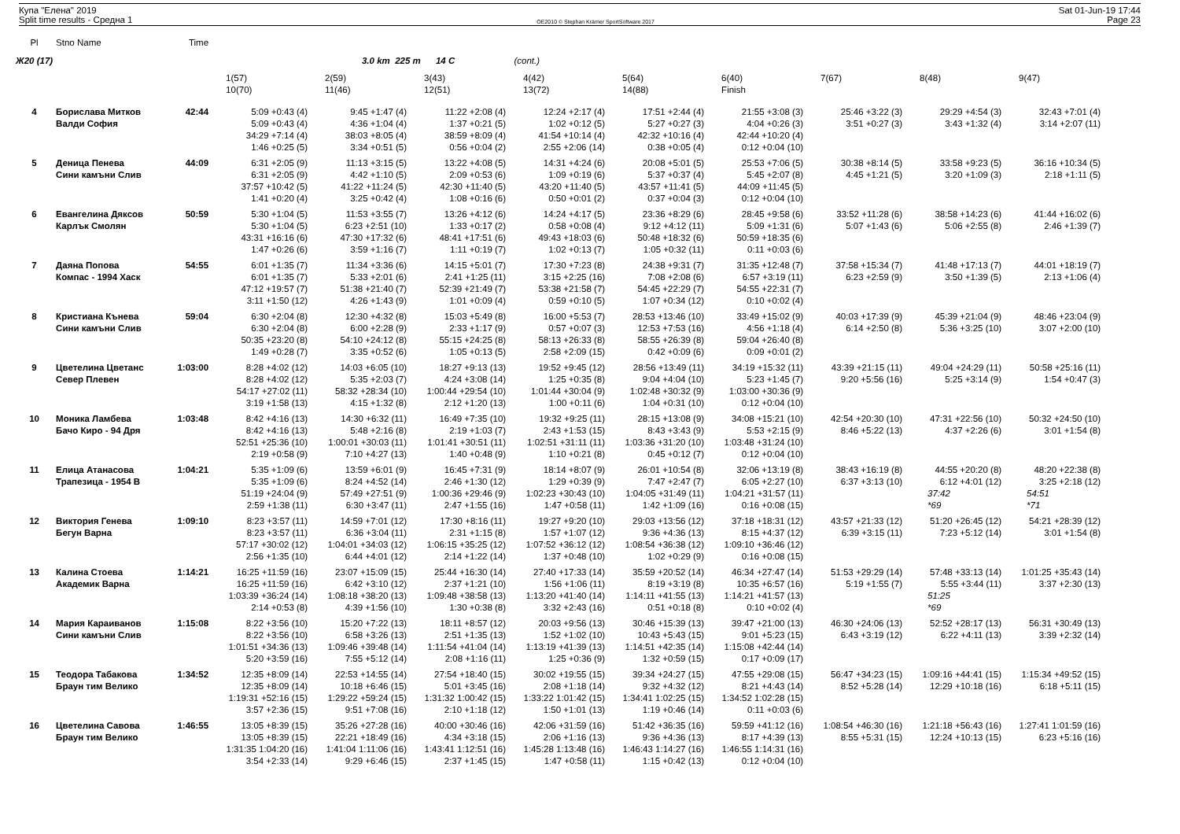Купа "Елена" 2019
Split time results - Средна 1
OE2010 © Stephan Krämer SportSoftware 2017
Sat 01-Jun-19 17:44
Page 23
| Pl | Stno Name | Time | | | | | | | | | |
| --- | --- | --- | --- | --- | --- | --- | --- | --- | --- | --- | --- |
| Ж20 (17) | | | | 3.0 km 225 m 14 C | | (cont.) | | | | | |
| | | | 1(57) | 2(59) | 3(43) | 4(42) | 5(64) | 6(40) | 7(67) | 8(48) | 9(47) |
| | | | 10(70) | 11(46) | 12(51) | 13(72) | 14(88) | Finish | | | |
| 4 | Борислава Митков | 42:44 | 5:09 +0:43 (4) | 9:45 +1:47 (4) | 11:22 +2:08 (4) | 12:24 +2:17 (4) | 17:51 +2:44 (4) | 21:55 +3:08 (3) | 25:46 +3:22 (3) | 29:29 +4:54 (3) | 32:43 +7:01 (4) |
| | Валди София | | 5:09 +0:43 (4) | 4:36 +1:04 (4) | 1:37 +0:21 (5) | 1:02 +0:12 (5) | 5:27 +0:27 (3) | 4:04 +0:26 (3) | 3:51 +0:27 (3) | 3:43 +1:32 (4) | 3:14 +2:07 (11) |
| | | | 34:29 +7:14 (4) | 38:03 +8:05 (4) | 38:59 +8:09 (4) | 41:54 +10:14 (4) | 42:32 +10:16 (4) | 42:44 +10:20 (4) | | | |
| | | | 1:46 +0:25 (5) | 3:34 +0:51 (5) | 0:56 +0:04 (2) | 2:55 +2:06 (14) | 0:38 +0:05 (4) | 0:12 +0:04 (10) | | | |
| 5 | Деница Пенева | 44:09 | 6:31 +2:05 (9) | 11:13 +3:15 (5) | 13:22 +4:08 (5) | 14:31 +4:24 (6) | 20:08 +5:01 (5) | 25:53 +7:06 (5) | 30:38 +8:14 (5) | 33:58 +9:23 (5) | 36:16 +10:34 (5) |
| | Сини камъни Слив | | 6:31 +2:05 (9) | 4:42 +1:10 (5) | 2:09 +0:53 (6) | 1:09 +0:19 (6) | 5:37 +0:37 (4) | 5:45 +2:07 (8) | 4:45 +1:21 (5) | 3:20 +1:09 (3) | 2:18 +1:11 (5) |
| | | | 37:57 +10:42 (5) | 41:22 +11:24 (5) | 42:30 +11:40 (5) | 43:20 +11:40 (5) | 43:57 +11:41 (5) | 44:09 +11:45 (5) | | | |
| | | | 1:41 +0:20 (4) | 3:25 +0:42 (4) | 1:08 +0:16 (6) | 0:50 +0:01 (2) | 0:37 +0:04 (3) | 0:12 +0:04 (10) | | | |
| 6 | Евангелина Дяксов | 50:59 | 5:30 +1:04 (5) | 11:53 +3:55 (7) | 13:26 +4:12 (6) | 14:24 +4:17 (5) | 23:36 +8:29 (6) | 28:45 +9:58 (6) | 33:52 +11:28 (6) | 38:58 +14:23 (6) | 41:44 +16:02 (6) |
| | Карлък Смолян | | 5:30 +1:04 (5) | 6:23 +2:51 (10) | 1:33 +0:17 (2) | 0:58 +0:08 (4) | 9:12 +4:12 (11) | 5:09 +1:31 (6) | 5:07 +1:43 (6) | 5:06 +2:55 (8) | 2:46 +1:39 (7) |
| | | | 43:31 +16:16 (6) | 47:30 +17:32 (6) | 48:41 +17:51 (6) | 49:43 +18:03 (6) | 50:48 +18:32 (6) | 50:59 +18:35 (6) | | | |
| | | | 1:47 +0:26 (6) | 3:59 +1:16 (7) | 1:11 +0:19 (7) | 1:02 +0:13 (7) | 1:05 +0:32 (11) | 0:11 +0:03 (6) | | | |
| 7 | Даяна Попова | 54:55 | 6:01 +1:35 (7) | 11:34 +3:36 (6) | 14:15 +5:01 (7) | 17:30 +7:23 (8) | 24:38 +9:31 (7) | 31:35 +12:48 (7) | 37:58 +15:34 (7) | 41:48 +17:13 (7) | 44:01 +18:19 (7) |
| | Компас - 1994 Хаск | | 6:01 +1:35 (7) | 5:33 +2:01 (6) | 2:41 +1:25 (11) | 3:15 +2:25 (16) | 7:08 +2:08 (6) | 6:57 +3:19 (11) | 6:23 +2:59 (9) | 3:50 +1:39 (5) | 2:13 +1:06 (4) |
| | | | 47:12 +19:57 (7) | 51:38 +21:40 (7) | 52:39 +21:49 (7) | 53:38 +21:58 (7) | 54:45 +22:29 (7) | 54:55 +22:31 (7) | | | |
| | | | 3:11 +1:50 (12) | 4:26 +1:43 (9) | 1:01 +0:09 (4) | 0:59 +0:10 (5) | 1:07 +0:34 (12) | 0:10 +0:02 (4) | | | |
| 8 | Кристиана Кънева | 59:04 | 6:30 +2:04 (8) | 12:30 +4:32 (8) | 15:03 +5:49 (8) | 16:00 +5:53 (7) | 28:53 +13:46 (10) | 33:49 +15:02 (9) | 40:03 +17:39 (9) | 45:39 +21:04 (9) | 48:46 +23:04 (9) |
| | Сини камъни Слив | | 6:30 +2:04 (8) | 6:00 +2:28 (9) | 2:33 +1:17 (9) | 0:57 +0:07 (3) | 12:53 +7:53 (16) | 4:56 +1:18 (4) | 6:14 +2:50 (8) | 5:36 +3:25 (10) | 3:07 +2:00 (10) |
| | | | 50:35 +23:20 (8) | 54:10 +24:12 (8) | 55:15 +24:25 (8) | 58:13 +26:33 (8) | 58:55 +26:39 (8) | 59:04 +26:40 (8) | | | |
| | | | 1:49 +0:28 (7) | 3:35 +0:52 (6) | 1:05 +0:13 (5) | 2:58 +2:09 (15) | 0:42 +0:09 (6) | 0:09 +0:01 (2) | | | |
| 9 | Цветелина Цветанс | 1:03:00 | 8:28 +4:02 (12) | 14:03 +6:05 (10) | 18:27 +9:13 (13) | 19:52 +9:45 (12) | 28:56 +13:49 (11) | 34:19 +15:32 (11) | 43:39 +21:15 (11) | 49:04 +24:29 (11) | 50:58 +25:16 (11) |
| | Север Плевен | | 8:28 +4:02 (12) | 5:35 +2:03 (7) | 4:24 +3:08 (14) | 1:25 +0:35 (8) | 9:04 +4:04 (10) | 5:23 +1:45 (7) | 9:20 +5:56 (16) | 5:25 +3:14 (9) | 1:54 +0:47 (3) |
| | | | 54:17 +27:02 (11) | 58:32 +28:34 (10) | 1:00:44 +29:54 (10) | 1:01:44 +30:04 (9) | 1:02:48 +30:32 (9) | 1:03:00 +30:36 (9) | | | |
| | | | 3:19 +1:58 (13) | 4:15 +1:32 (8) | 2:12 +1:20 (13) | 1:00 +0:11 (6) | 1:04 +0:31 (10) | 0:12 +0:04 (10) | | | |
| 10 | Моника Ламбева | 1:03:48 | 8:42 +4:16 (13) | 14:30 +6:32 (11) | 16:49 +7:35 (10) | 19:32 +9:25 (11) | 28:15 +13:08 (9) | 34:08 +15:21 (10) | 42:54 +20:30 (10) | 47:31 +22:56 (10) | 50:32 +24:50 (10) |
| | Бачо Киро - 94 Дря | | 8:42 +4:16 (13) | 5:48 +2:16 (8) | 2:19 +1:03 (7) | 2:43 +1:53 (15) | 8:43 +3:43 (9) | 5:53 +2:15 (9) | 8:46 +5:22 (13) | 4:37 +2:26 (6) | 3:01 +1:54 (8) |
| | | | 52:51 +25:36 (10) | 1:00:01 +30:03 (11) | 1:01:41 +30:51 (11) | 1:02:51 +31:11 (11) | 1:03:36 +31:20 (10) | 1:03:48 +31:24 (10) | | | |
| | | | 2:19 +0:58 (9) | 7:10 +4:27 (13) | 1:40 +0:48 (9) | 1:10 +0:21 (8) | 0:45 +0:12 (7) | 0:12 +0:04 (10) | | | |
| 11 | Елица Атанасова | 1:04:21 | 5:35 +1:09 (6) | 13:59 +6:01 (9) | 16:45 +7:31 (9) | 18:14 +8:07 (9) | 26:01 +10:54 (8) | 32:06 +13:19 (8) | 38:43 +16:19 (8) | 44:55 +20:20 (8) | 48:20 +22:38 (8) |
| | Трапезица - 1954 В | | 5:35 +1:09 (6) | 8:24 +4:52 (14) | 2:46 +1:30 (12) | 1:29 +0:39 (9) | 7:47 +2:47 (7) | 6:05 +2:27 (10) | 6:37 +3:13 (10) | 6:12 +4:01 (12) | 3:25 +2:18 (12) |
| | | | 51:19 +24:04 (9) | 57:49 +27:51 (9) | 1:00:36 +29:46 (9) | 1:02:23 +30:43 (10) | 1:04:05 +31:49 (11) | 1:04:21 +31:57 (11) | | 37:42 | 54:51 |
| | | | 2:59 +1:38 (11) | 6:30 +3:47 (11) | 2:47 +1:55 (16) | 1:47 +0:58 (11) | 1:42 +1:09 (16) | 0:16 +0:08 (15) | | *69 | *71 |
| 12 | Виктория Генева | 1:09:10 | 8:23 +3:57 (11) | 14:59 +7:01 (12) | 17:30 +8:16 (11) | 19:27 +9:20 (10) | 29:03 +13:56 (12) | 37:18 +18:31 (12) | 43:57 +21:33 (12) | 51:20 +26:45 (12) | 54:21 +28:39 (12) |
| | Бегун Варна | | 8:23 +3:57 (11) | 6:36 +3:04 (11) | 2:31 +1:15 (8) | 1:57 +1:07 (12) | 9:36 +4:36 (13) | 8:15 +4:37 (12) | 6:39 +3:15 (11) | 7:23 +5:12 (14) | 3:01 +1:54 (8) |
| | | | 57:17 +30:02 (12) | 1:04:01 +34:03 (12) | 1:06:15 +35:25 (12) | 1:07:52 +36:12 (12) | 1:08:54 +36:38 (12) | 1:09:10 +36:46 (12) | | | |
| | | | 2:56 +1:35 (10) | 6:44 +4:01 (12) | 2:14 +1:22 (14) | 1:37 +0:48 (10) | 1:02 +0:29 (9) | 0:16 +0:08 (15) | | | |
| 13 | Калина Стоева | 1:14:21 | 16:25 +11:59 (16) | 23:07 +15:09 (15) | 25:44 +16:30 (14) | 27:40 +17:33 (14) | 35:59 +20:52 (14) | 46:34 +27:47 (14) | 51:53 +29:29 (14) | 57:48 +33:13 (14) | 1:01:25 +35:43 (14) |
| | Академик Варна | | 16:25 +11:59 (16) | 6:42 +3:10 (12) | 2:37 +1:21 (10) | 1:56 +1:06 (11) | 8:19 +3:19 (8) | 10:35 +6:57 (16) | 5:19 +1:55 (7) | 5:55 +3:44 (11) | 3:37 +2:30 (13) |
| | | | 1:03:39 +36:24 (14) | 1:08:18 +38:20 (13) | 1:09:48 +38:58 (13) | 1:13:20 +41:40 (14) | 1:14:11 +41:55 (13) | 1:14:21 +41:57 (13) | | 51:25 | |
| | | | 2:14 +0:53 (8) | 4:39 +1:56 (10) | 1:30 +0:38 (8) | 3:32 +2:43 (16) | 0:51 +0:18 (8) | 0:10 +0:02 (4) | | *69 | |
| 14 | Мария Караиванов | 1:15:08 | 8:22 +3:56 (10) | 15:20 +7:22 (13) | 18:11 +8:57 (12) | 20:03 +9:56 (13) | 30:46 +15:39 (13) | 39:47 +21:00 (13) | 46:30 +24:06 (13) | 52:52 +28:17 (13) | 56:31 +30:49 (13) |
| | Сини камъни Слив | | 8:22 +3:56 (10) | 6:58 +3:26 (13) | 2:51 +1:35 (13) | 1:52 +1:02 (10) | 10:43 +5:43 (15) | 9:01 +5:23 (15) | 6:43 +3:19 (12) | 6:22 +4:11 (13) | 3:39 +2:32 (14) |
| | | | 1:01:51 +34:36 (13) | 1:09:46 +39:48 (14) | 1:11:54 +41:04 (14) | 1:13:19 +41:39 (13) | 1:14:51 +42:35 (14) | 1:15:08 +42:44 (14) | | | |
| | | | 5:20 +3:59 (16) | 7:55 +5:12 (14) | 2:08 +1:16 (11) | 1:25 +0:36 (9) | 1:32 +0:59 (15) | 0:17 +0:09 (17) | | | |
| 15 | Теодора Табакова | 1:34:52 | 12:35 +8:09 (14) | 22:53 +14:55 (14) | 27:54 +18:40 (15) | 30:02 +19:55 (15) | 39:34 +24:27 (15) | 47:55 +29:08 (15) | 56:47 +34:23 (15) | 1:09:16 +44:41 (15) | 1:15:34 +49:52 (15) |
| | Браун тим Велико | | 12:35 +8:09 (14) | 10:18 +6:46 (15) | 5:01 +3:45 (16) | 2:08 +1:18 (14) | 9:32 +4:32 (12) | 8:21 +4:43 (14) | 8:52 +5:28 (14) | 12:29 +10:18 (16) | 6:18 +5:11 (15) |
| | | | 1:19:31 +52:16 (15) | 1:29:22 +59:24 (15) | 1:31:32 1:00:42 (15) | 1:33:22 1:01:42 (15) | 1:34:41 1:02:25 (15) | 1:34:52 1:02:28 (15) | | | |
| | | | 3:57 +2:36 (15) | 9:51 +7:08 (16) | 2:10 +1:18 (12) | 1:50 +1:01 (13) | 1:19 +0:46 (14) | 0:11 +0:03 (6) | | | |
| 16 | Цветелина Савова | 1:46:55 | 13:05 +8:39 (15) | 35:26 +27:28 (16) | 40:00 +30:46 (16) | 42:06 +31:59 (16) | 51:42 +36:35 (16) | 59:59 +41:12 (16) | 1:08:54 +46:30 (16) | 1:21:18 +56:43 (16) | 1:27:41 1:01:59 (16) |
| | Браун тим Велико | | 13:05 +8:39 (15) | 22:21 +18:49 (16) | 4:34 +3:18 (15) | 2:06 +1:16 (13) | 9:36 +4:36 (13) | 8:17 +4:39 (13) | 8:55 +5:31 (15) | 12:24 +10:13 (15) | 6:23 +5:16 (16) |
| | | | 1:31:35 1:04:20 (16) | 1:41:04 1:11:06 (16) | 1:43:41 1:12:51 (16) | 1:45:28 1:13:48 (16) | 1:46:43 1:14:27 (16) | 1:46:55 1:14:31 (16) | | | |
| | | | 3:54 +2:33 (14) | 9:29 +6:46 (15) | 2:37 +1:45 (15) | 1:47 +0:58 (11) | 1:15 +0:42 (13) | 0:12 +0:04 (10) | | | |